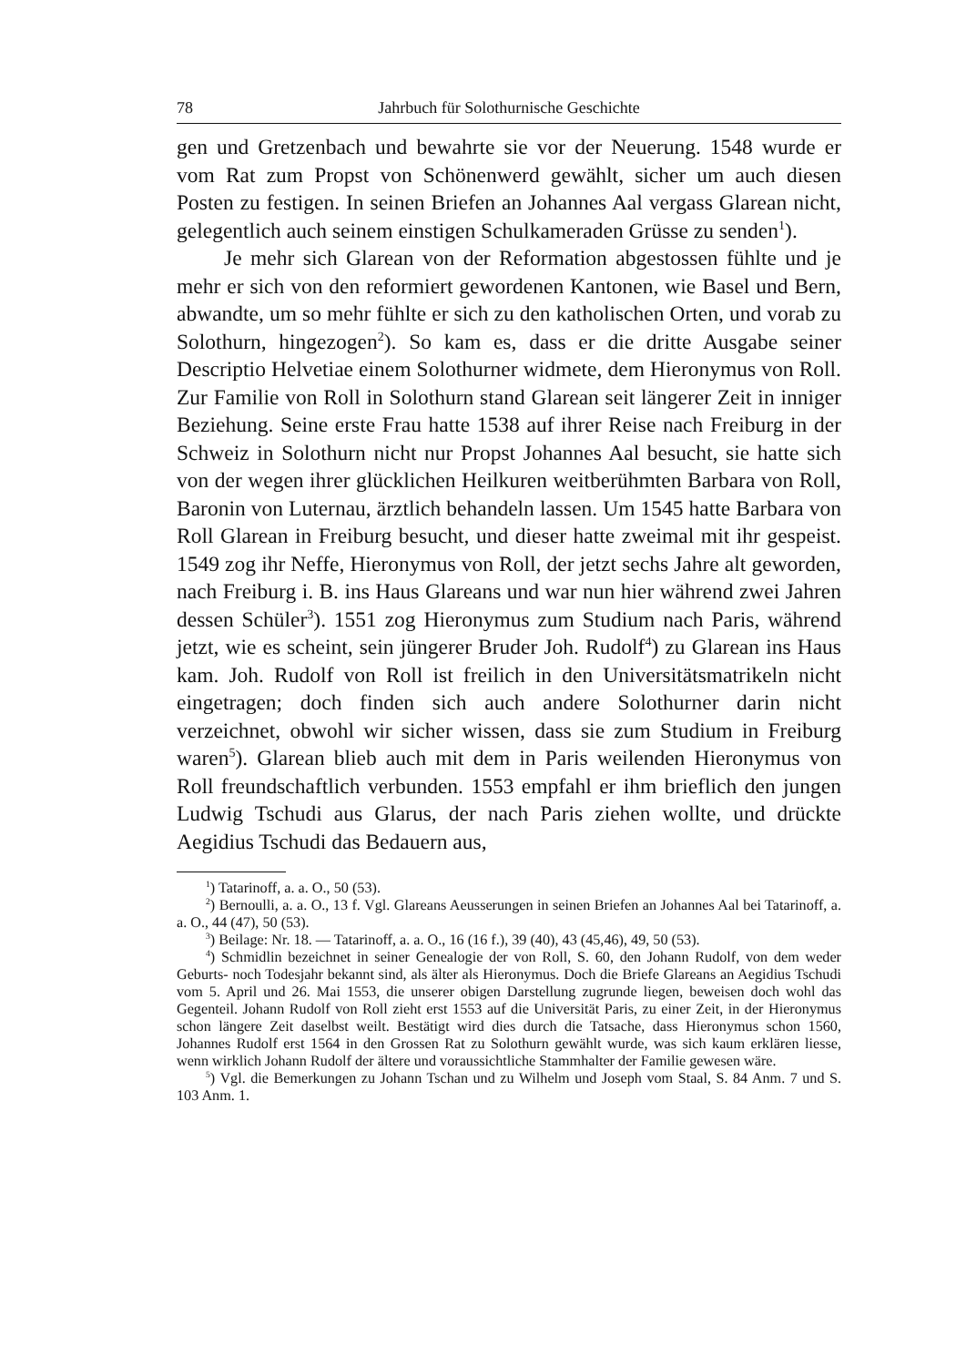78 Jahrbuch für Solothurnische Geschichte
gen und Gretzenbach und bewahrte sie vor der Neuerung. 1548 wurde er vom Rat zum Propst von Schönenwerd gewählt, sicher um auch diesen Posten zu festigen. In seinen Briefen an Johannes Aal vergass Glarean nicht, gelegentlich auch seinem einstigen Schulkameraden Grüsse zu senden<sup>1</sup>).
Je mehr sich Glarean von der Reformation abgestossen fühlte und je mehr er sich von den reformiert gewordenen Kantonen, wie Basel und Bern, abwandte, um so mehr fühlte er sich zu den katholischen Orten, und vorab zu Solothurn, hingezogen<sup>2</sup>). So kam es, dass er die dritte Ausgabe seiner Descriptio Helvetiae einem Solothurner widmete, dem Hieronymus von Roll. Zur Familie von Roll in Solothurn stand Glarean seit längerer Zeit in inniger Beziehung. Seine erste Frau hatte 1538 auf ihrer Reise nach Freiburg in der Schweiz in Solothurn nicht nur Propst Johannes Aal besucht, sie hatte sich von der wegen ihrer glücklichen Heilkuren weitberühmten Barbara von Roll, Baronin von Luternau, ärztlich behandeln lassen. Um 1545 hatte Barbara von Roll Glarean in Freiburg besucht, und dieser hatte zweimal mit ihr gespeist. 1549 zog ihr Neffe, Hieronymus von Roll, der jetzt sechs Jahre alt geworden, nach Freiburg i. B. ins Haus Glareans und war nun hier während zwei Jahren dessen Schüler<sup>3</sup>). 1551 zog Hieronymus zum Studium nach Paris, während jetzt, wie es scheint, sein jüngerer Bruder Joh. Rudolf<sup>4</sup>) zu Glarean ins Haus kam. Joh. Rudolf von Roll ist freilich in den Universitätsmatrikeln nicht eingetragen; doch finden sich auch andere Solothurner darin nicht verzeichnet, obwohl wir sicher wissen, dass sie zum Studium in Freiburg waren<sup>5</sup>). Glarean blieb auch mit dem in Paris weilenden Hieronymus von Roll freundschaftlich verbunden. 1553 empfahl er ihm brieflich den jungen Ludwig Tschudi aus Glarus, der nach Paris ziehen wollte, und drückte Aegidius Tschudi das Bedauern aus,
<sup>1</sup>) Tatarinoff, a. a. O., 50 (53).
<sup>2</sup>) Bernoulli, a. a. O., 13 f. Vgl. Glareans Aeusserungen in seinen Briefen an Johannes Aal bei Tatarinoff, a. a. O., 44 (47), 50 (53).
<sup>3</sup>) Beilage: Nr. 18. — Tatarinoff, a. a. O., 16 (16 f.), 39 (40), 43 (45,46), 49, 50 (53).
<sup>4</sup>) Schmidlin bezeichnet in seiner Genealogie der von Roll, S. 60, den Johann Rudolf, von dem weder Geburts- noch Todesjahr bekannt sind, als älter als Hieronymus. Doch die Briefe Glareans an Aegidius Tschudi vom 5. April und 26. Mai 1553, die unserer obigen Darstellung zugrunde liegen, beweisen doch wohl das Gegenteil. Johann Rudolf von Roll zieht erst 1553 auf die Universität Paris, zu einer Zeit, in der Hieronymus schon längere Zeit daselbst weilt. Bestätigt wird dies durch die Tatsache, dass Hieronymus schon 1560, Johannes Rudolf erst 1564 in den Grossen Rat zu Solothurn gewählt wurde, was sich kaum erklären liesse, wenn wirklich Johann Rudolf der ältere und voraussichtliche Stammhalter der Familie gewesen wäre.
<sup>5</sup>) Vgl. die Bemerkungen zu Johann Tschan und zu Wilhelm und Joseph vom Staal, S. 84 Anm. 7 und S. 103 Anm. 1.